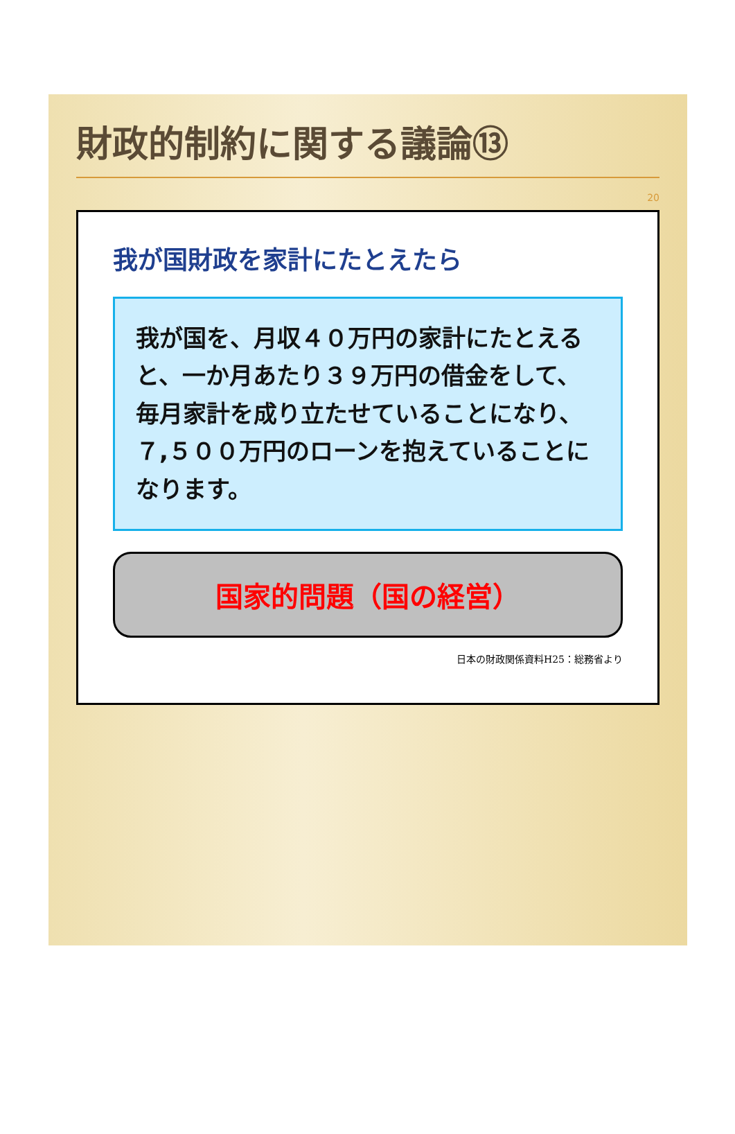財政的制約に関する議論⑬
20
我が国財政を家計にたとえたら
我が国を、月収４０万円の家計にたとえると、一か月あたり３９万円の借金をして、毎月家計を成り立たせていることになり、７,５００万円のローンを抱えていることになります。
国家的問題（国の経営）
日本の財政関係資料H25：総務省より